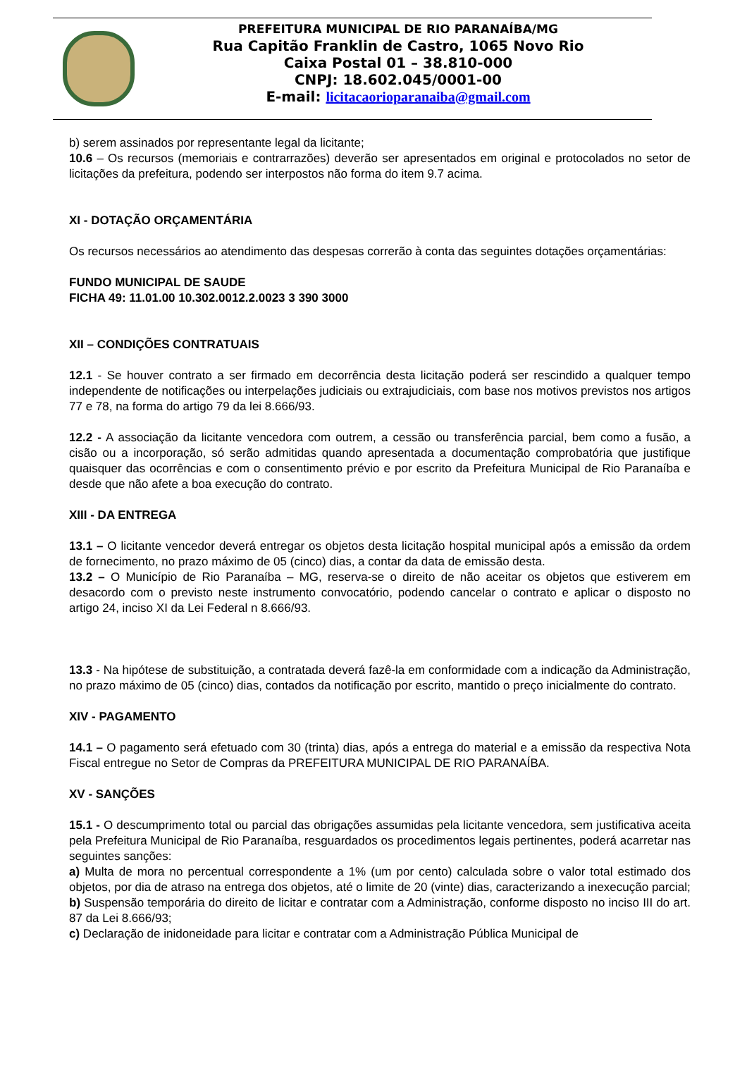PREFEITURA MUNICIPAL DE RIO PARANAÍBA/MG
Rua Capitão Franklin de Castro, 1065 Novo Rio
Caixa Postal 01 – 38.810-000
CNPJ: 18.602.045/0001-00
E-mail: licitacaorioparanaiba@gmail.com
b) serem assinados por representante legal da licitante;
10.6 – Os recursos (memoriais e contrarrazões) deverão ser apresentados em original e protocolados no setor de licitações da prefeitura, podendo ser interpostos não forma do item 9.7 acima.
XI - DOTAÇÃO ORÇAMENTÁRIA
Os recursos necessários ao atendimento das despesas correrão à conta das seguintes dotações orçamentárias:
FUNDO MUNICIPAL DE SAUDE
FICHA 49: 11.01.00 10.302.0012.2.0023 3 390 3000
XII – CONDIÇÕES CONTRATUAIS
12.1 - Se houver contrato a ser firmado em decorrência desta licitação poderá ser rescindido a qualquer tempo independente de notificações ou interpelações judiciais ou extrajudiciais, com base nos motivos previstos nos artigos 77 e 78, na forma do artigo 79 da lei 8.666/93.
12.2 - A associação da licitante vencedora com outrem, a cessão ou transferência parcial, bem como a fusão, a cisão ou a incorporação, só serão admitidas quando apresentada a documentação comprobatória que justifique quaisquer das ocorrências e com o consentimento prévio e por escrito da Prefeitura Municipal de Rio Paranaíba e desde que não afete a boa execução do contrato.
XIII - DA ENTREGA
13.1 – O licitante vencedor deverá entregar os objetos desta licitação hospital municipal após a emissão da ordem de fornecimento, no prazo máximo de 05 (cinco) dias, a contar da data de emissão desta.
13.2 – O Município de Rio Paranaíba – MG, reserva-se o direito de não aceitar os objetos que estiverem em desacordo com o previsto neste instrumento convocatório, podendo cancelar o contrato e aplicar o disposto no artigo 24, inciso XI da Lei Federal n 8.666/93.
13.3 - Na hipótese de substituição, a contratada deverá fazê-la em conformidade com a indicação da Administração, no prazo máximo de 05 (cinco) dias, contados da notificação por escrito, mantido o preço inicialmente do contrato.
XIV - PAGAMENTO
14.1 – O pagamento será efetuado com 30 (trinta) dias, após a entrega do material e a emissão da respectiva Nota Fiscal entregue no Setor de Compras da PREFEITURA MUNICIPAL DE RIO PARANAÍBA.
XV - SANÇÕES
15.1 - O descumprimento total ou parcial das obrigações assumidas pela licitante vencedora, sem justificativa aceita pela Prefeitura Municipal de Rio Paranaíba, resguardados os procedimentos legais pertinentes, poderá acarretar nas seguintes sanções:
a) Multa de mora no percentual correspondente a 1% (um por cento) calculada sobre o valor total estimado dos objetos, por dia de atraso na entrega dos objetos, até o limite de 20 (vinte) dias, caracterizando a inexecução parcial;
b) Suspensão temporária do direito de licitar e contratar com a Administração, conforme disposto no inciso III do art. 87 da Lei 8.666/93;
c) Declaração de inidoneidade para licitar e contratar com a Administração Pública Municipal de